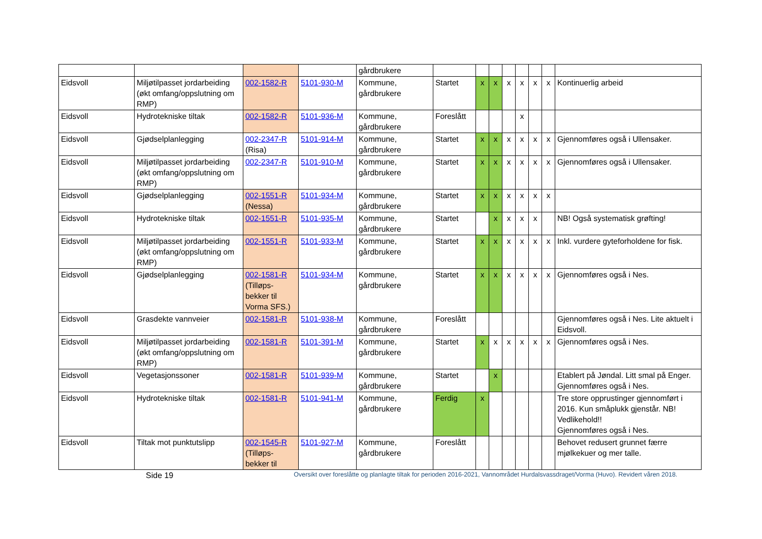| | | | | gårdbrukere | | | | | | | | |
| Eidsvoll | Miljøtilpasset jordarbeiding (økt omfang/oppslutning om RMP) | 002-1582-R | 5101-930-M | Kommune, gårdbrukere | Startet | x | x | x | x | x | x | Kontinuerlig arbeid |
| Eidsvoll | Hydrotekniske tiltak | 002-1582-R | 5101-936-M | Kommune, gårdbrukere | Foreslått | | | | x | | | |
| Eidsvoll | Gjødselplanlegging | 002-2347-R (Risa) | 5101-914-M | Kommune, gårdbrukere | Startet | x | x | x | x | x | x | Gjennomføres også i Ullensaker. |
| Eidsvoll | Miljøtilpasset jordarbeiding (økt omfang/oppslutning om RMP) | 002-2347-R | 5101-910-M | Kommune, gårdbrukere | Startet | x | x | x | x | x | x | Gjennomføres også i Ullensaker. |
| Eidsvoll | Gjødselplanlegging | 002-1551-R (Nessa) | 5101-934-M | Kommune, gårdbrukere | Startet | x | x | x | x | x | x | |
| Eidsvoll | Hydrotekniske tiltak | 002-1551-R | 5101-935-M | Kommune, gårdbrukere | Startet | | x | x | x | x | | NB! Også systematisk grøfting! |
| Eidsvoll | Miljøtilpasset jordarbeiding (økt omfang/oppslutning om RMP) | 002-1551-R | 5101-933-M | Kommune, gårdbrukere | Startet | x | x | x | x | x | x | Inkl. vurdere gyteforholdene for fisk. |
| Eidsvoll | Gjødselplanlegging | 002-1581-R (Tilløps-bekker til Vorma SFS.) | 5101-934-M | Kommune, gårdbrukere | Startet | x | x | x | x | x | x | Gjennomføres også i Nes. |
| Eidsvoll | Grasdekte vannveier | 002-1581-R | 5101-938-M | Kommune, gårdbrukere | Foreslått | | | | | | | Gjennomføres også i Nes. Lite aktuelt i Eidsvoll. |
| Eidsvoll | Miljøtilpasset jordarbeiding (økt omfang/oppslutning om RMP) | 002-1581-R | 5101-391-M | Kommune, gårdbrukere | Startet | x | x | x | x | x | x | Gjennomføres også i Nes. |
| Eidsvoll | Vegetasjonssoner | 002-1581-R | 5101-939-M | Kommune, gårdbrukere | Startet | | x | | | | | Etablert på Jøndal. Litt smal på Enger. Gjennomføres også i Nes. |
| Eidsvoll | Hydrotekniske tiltak | 002-1581-R | 5101-941-M | Kommune, gårdbrukere | Ferdig | x | | | | | | Tre store opprustinger gjennomført i 2016. Kun småplukk gjenstår. NB! Vedlikehold!! Gjennomføres også i Nes. |
| Eidsvoll | Tiltak mot punktutslipp | 002-1545-R (Tilløps-bekker til | 5101-927-M | Kommune, gårdbrukere | Foreslått | | | | | | | Behovet redusert grunnet færre mjølkekuer og mer talle. |
Side 19 Oversikt over foreslåtte og planlagte tiltak for perioden 2016-2021, Vannområdet Hurdalsvassdraget/Vorma (Huvo). Revidert våren 2018.